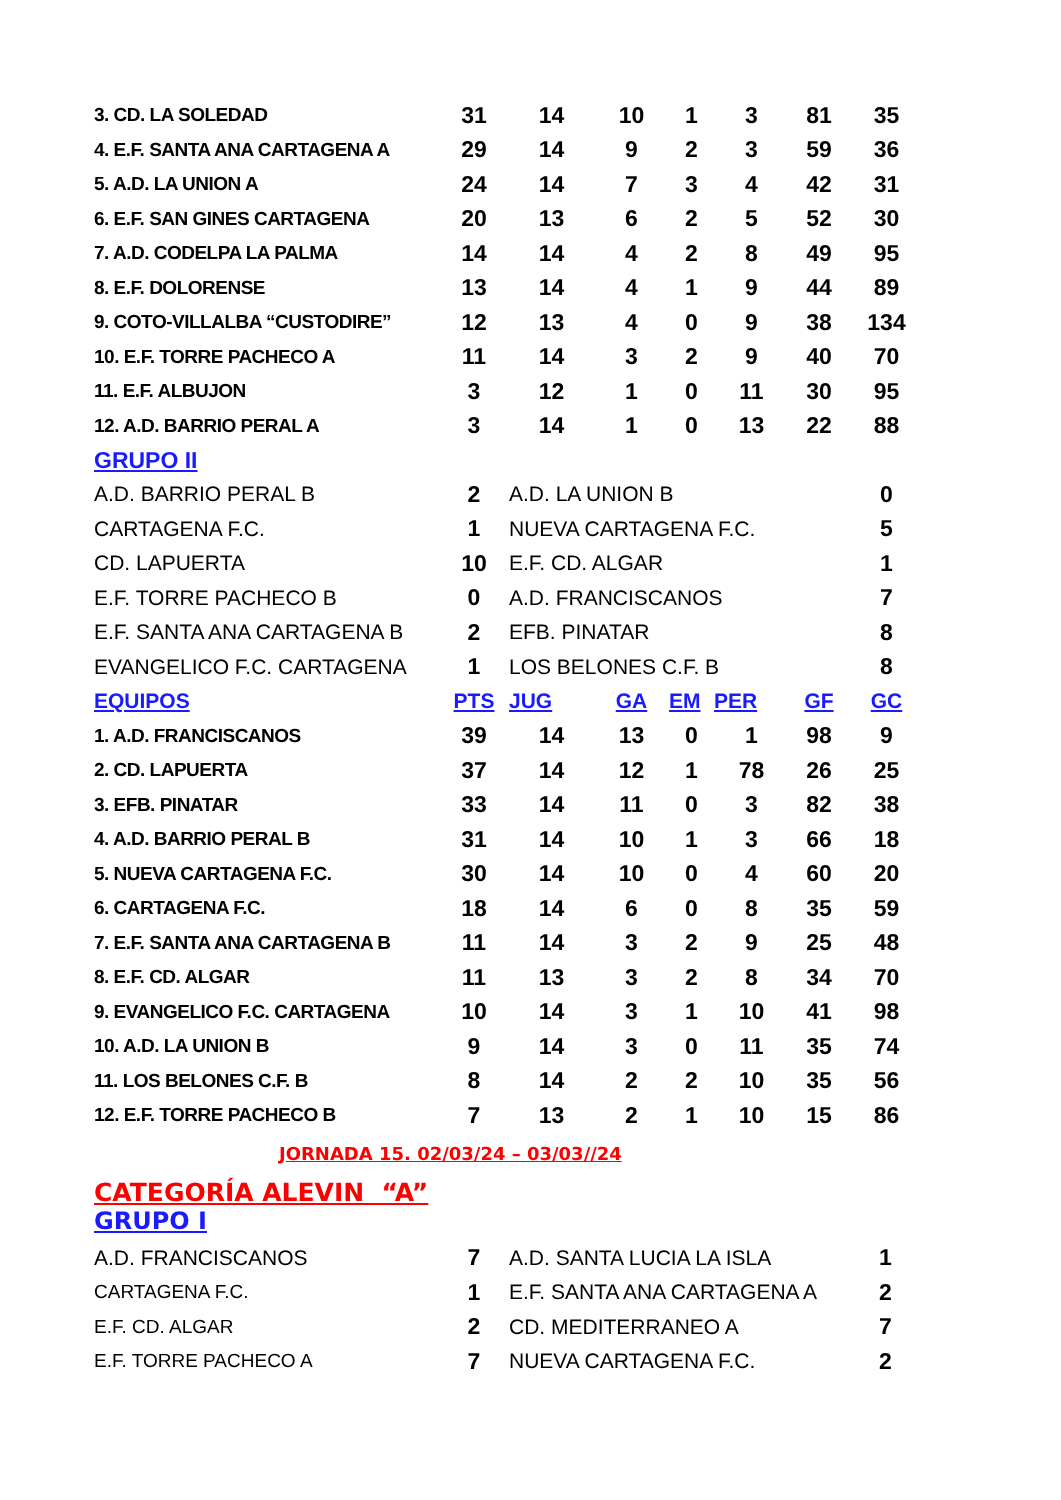| 3. CD. LA SOLEDAD | 31 | 14 | 10 | 1 | 3 | 81 | 35 |
| 4. E.F. SANTA ANA CARTAGENA A | 29 | 14 | 9 | 2 | 3 | 59 | 36 |
| 5. A.D. LA UNION A | 24 | 14 | 7 | 3 | 4 | 42 | 31 |
| 6. E.F. SAN GINES CARTAGENA | 20 | 13 | 6 | 2 | 5 | 52 | 30 |
| 7. A.D. CODELPA LA PALMA | 14 | 14 | 4 | 2 | 8 | 49 | 95 |
| 8. E.F. DOLORENSE | 13 | 14 | 4 | 1 | 9 | 44 | 89 |
| 9. COTO-VILLALBA “CUSTODIRE” | 12 | 13 | 4 | 0 | 9 | 38 | 134 |
| 10. E.F. TORRE PACHECO A | 11 | 14 | 3 | 2 | 9 | 40 | 70 |
| 11. E.F. ALBUJON | 3 | 12 | 1 | 0 | 11 | 30 | 95 |
| 12. A.D. BARRIO PERAL A | 3 | 14 | 1 | 0 | 13 | 22 | 88 |
| GRUPO II | | | | | | | |
| A.D. BARRIO PERAL B | 2 | A.D. LA UNION B | | | | | 0 |
| CARTAGENA F.C. | 1 | NUEVA CARTAGENA F.C. | | | | | 5 |
| CD. LAPUERTA | 10 | E.F. CD. ALGAR | | | | | 1 |
| E.F. TORRE PACHECO B | 0 | A.D. FRANCISCANOS | | | | | 7 |
| E.F. SANTA ANA CARTAGENA B | 2 | EFB. PINATAR | | | | | 8 |
| EVANGELICO F.C. CARTAGENA | 1 | LOS BELONES C.F. B | | | | | 8 |
| EQUIPOS | PTS | JUG | GA | EM | PER | GF | GC |
| 1. A.D. FRANCISCANOS | 39 | 14 | 13 | 0 | 1 | 98 | 9 |
| 2. CD. LAPUERTA | 37 | 14 | 12 | 1 | 78 | 26 | 25 |
| 3. EFB. PINATAR | 33 | 14 | 11 | 0 | 3 | 82 | 38 |
| 4. A.D. BARRIO PERAL B | 31 | 14 | 10 | 1 | 3 | 66 | 18 |
| 5. NUEVA CARTAGENA F.C. | 30 | 14 | 10 | 0 | 4 | 60 | 20 |
| 6. CARTAGENA F.C. | 18 | 14 | 6 | 0 | 8 | 35 | 59 |
| 7. E.F. SANTA ANA CARTAGENA B | 11 | 14 | 3 | 2 | 9 | 25 | 48 |
| 8. E.F. CD. ALGAR | 11 | 13 | 3 | 2 | 8 | 34 | 70 |
| 9. EVANGELICO F.C. CARTAGENA | 10 | 14 | 3 | 1 | 10 | 41 | 98 |
| 10. A.D. LA UNION B | 9 | 14 | 3 | 0 | 11 | 35 | 74 |
| 11. LOS BELONES C.F. B | 8 | 14 | 2 | 2 | 10 | 35 | 56 |
| 12. E.F. TORRE PACHECO B | 7 | 13 | 2 | 1 | 10 | 15 | 86 |
JORNADA 15. 02/03/24 – 03/03//24
CATEGORÍA ALEVIN “A”
GRUPO I
| A.D. FRANCISCANOS | 7 | A.D. SANTA LUCIA LA ISLA | 1 |
| CARTAGENA F.C. | 1 | E.F. SANTA ANA CARTAGENA A | 2 |
| E.F. CD. ALGAR | 2 | CD. MEDITERRANEO A | 7 |
| E.F. TORRE PACHECO A | 7 | NUEVA CARTAGENA F.C. | 2 |